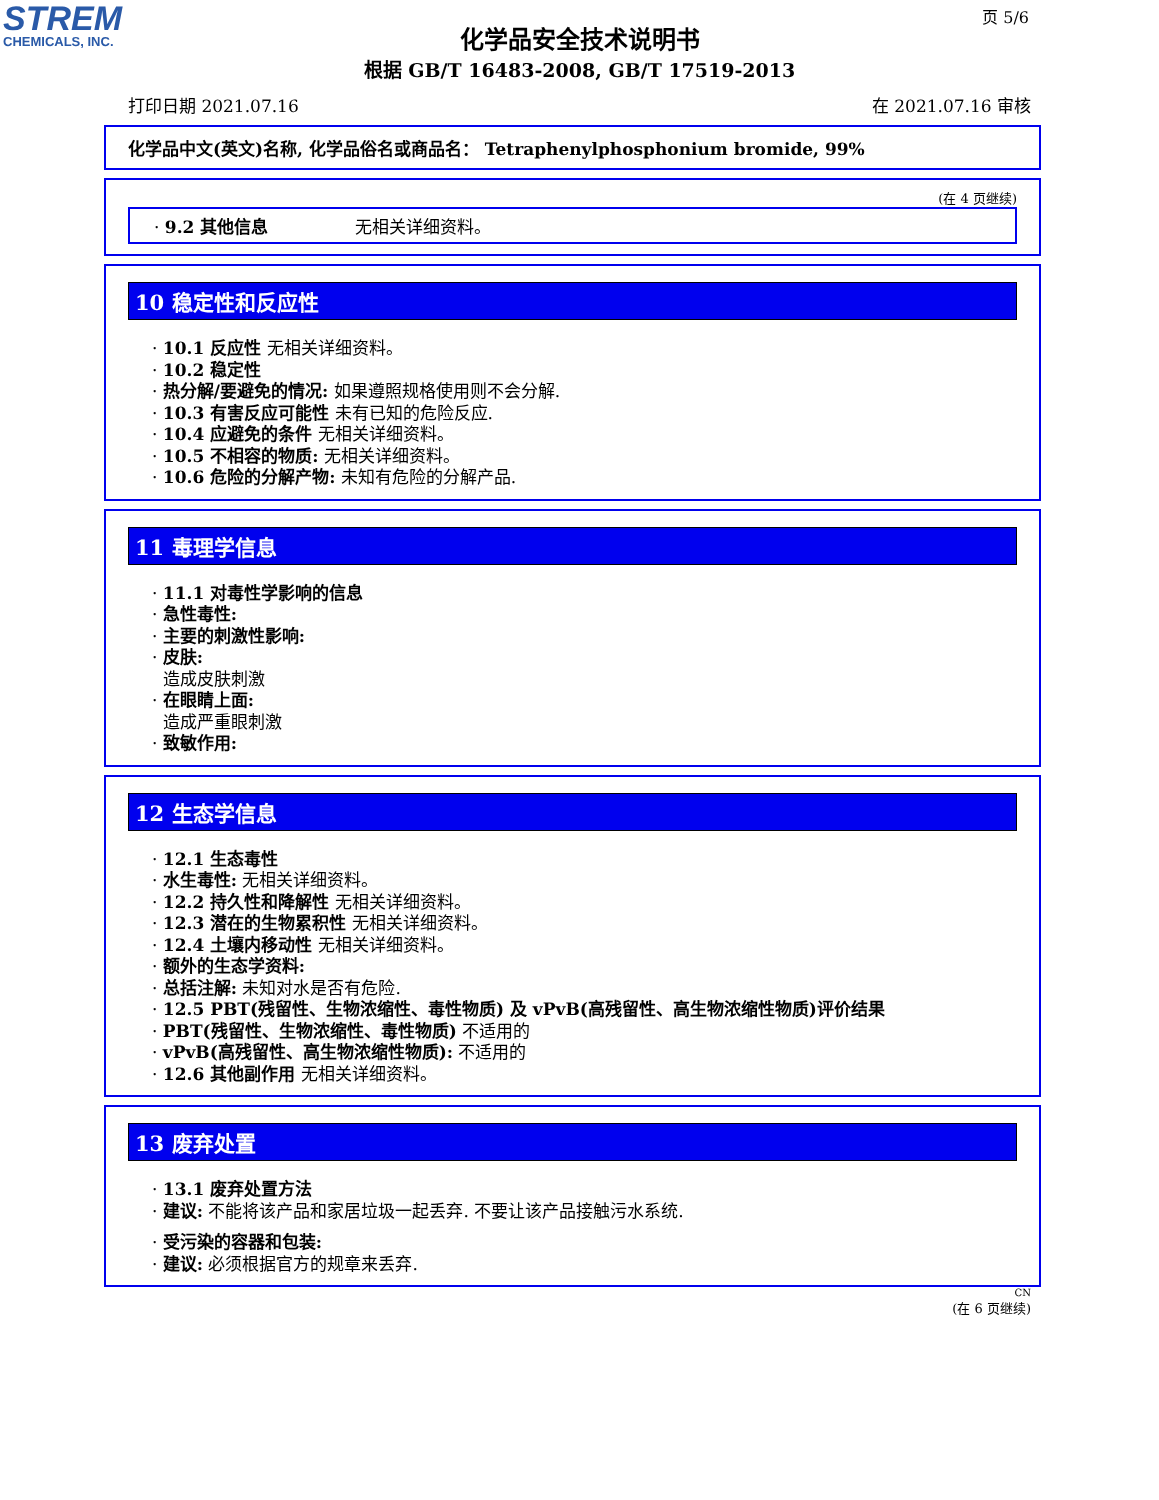STREM
CHEMICALS, INC.
页 5/6
化学品安全技术说明书
根据 GB/T 16483-2008, GB/T 17519-2013
打印日期 2021.07.16 在 2021.07.16 审核
化学品中文(英文)名称, 化学品俗名或商品名： Tetraphenylphosphonium bromide, 99%
(在 4 页继续)
· 9.2 其他信息 无相关详细资料。
10 稳定性和反应性
· 10.1 反应性 无相关详细资料。
· 10.2 稳定性
· 热分解/要避免的情况: 如果遵照规格使用则不会分解.
· 10.3 有害反应可能性 未有已知的危险反应.
· 10.4 应避免的条件 无相关详细资料。
· 10.5 不相容的物质: 无相关详细资料。
· 10.6 危险的分解产物: 未知有危险的分解产品.
11 毒理学信息
· 11.1 对毒性学影响的信息
· 急性毒性:
· 主要的刺激性影响:
· 皮肤:
造成皮肤刺激
· 在眼睛上面:
造成严重眼刺激
· 致敏作用:
12 生态学信息
· 12.1 生态毒性
· 水生毒性: 无相关详细资料。
· 12.2 持久性和降解性 无相关详细资料。
· 12.3 潜在的生物累积性 无相关详细资料。
· 12.4 土壤内移动性 无相关详细资料。
· 额外的生态学资料:
· 总括注解: 未知对水是否有危险.
· 12.5 PBT(残留性、生物浓缩性、毒性物质) 及 vPvB(高残留性、高生物浓缩性物质)评价结果
· PBT(残留性、生物浓缩性、毒性物质) 不适用的
· vPvB(高残留性、高生物浓缩性物质): 不适用的
· 12.6 其他副作用 无相关详细资料。
13 废弃处置
· 13.1 废弃处置方法
· 建议: 不能将该产品和家居垃圾一起丢弃. 不要让该产品接触污水系统.
· 受污染的容器和包装:
· 建议: 必须根据官方的规章来丢弃.
CN
(在 6 页继续)